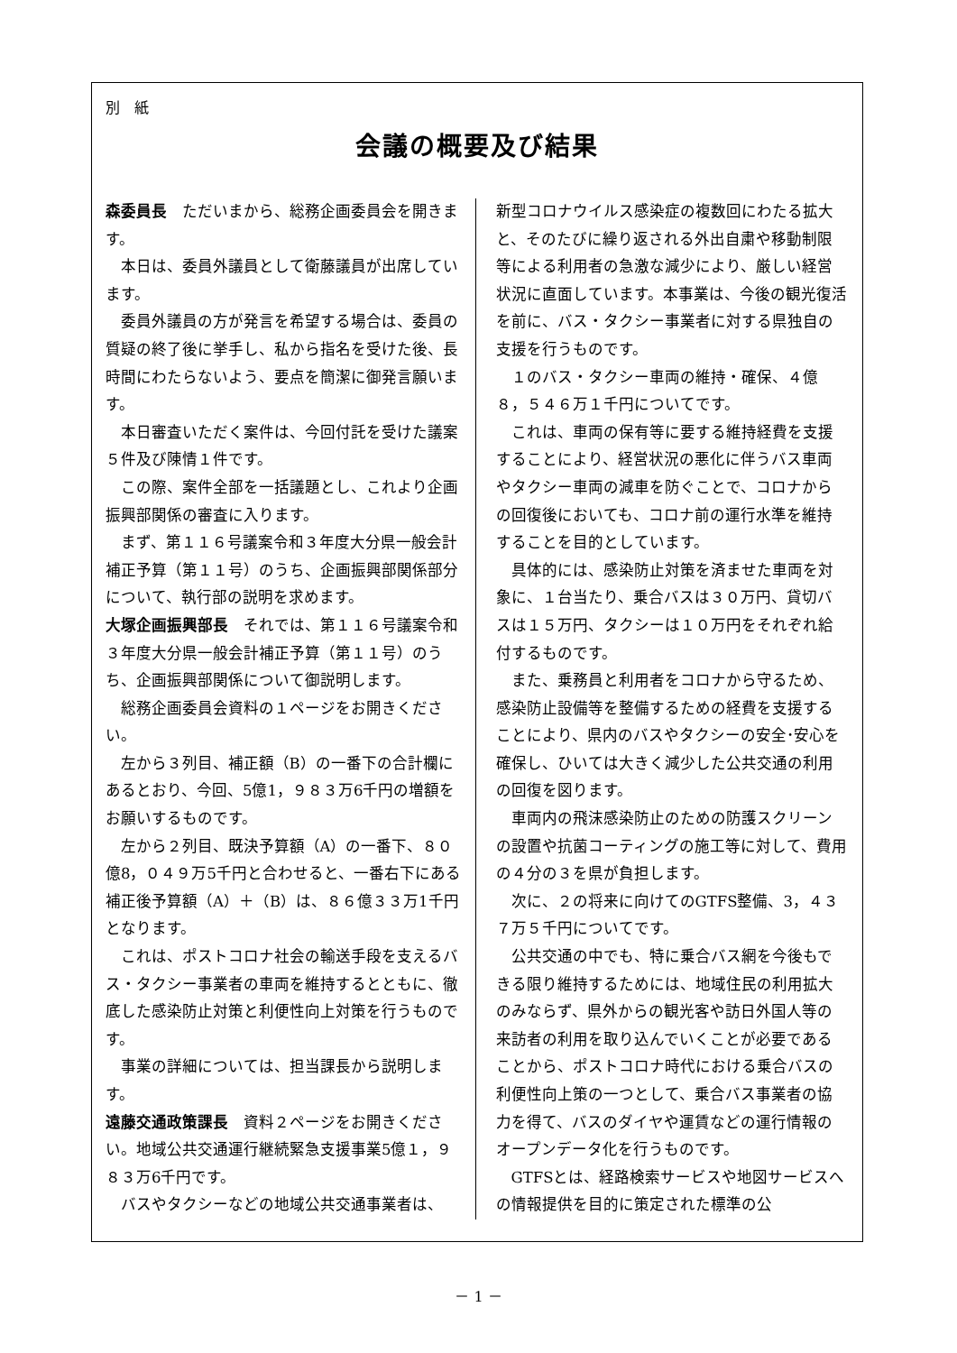別　紙
会議の概要及び結果
森委員長　ただいまから、総務企画委員会を開きます。
本日は、委員外議員として衛藤議員が出席しています。
委員外議員の方が発言を希望する場合は、委員の質疑の終了後に挙手し、私から指名を受けた後、長時間にわたらないよう、要点を簡潔に御発言願います。
本日審査いただく案件は、今回付託を受けた議案５件及び陳情１件です。
この際、案件全部を一括議題とし、これより企画振興部関係の審査に入ります。
まず、第１１６号議案令和３年度大分県一般会計補正予算（第１１号）のうち、企画振興部関係部分について、執行部の説明を求めます。
大塚企画振興部長　それでは、第１１６号議案令和３年度大分県一般会計補正予算（第１１号）のうち、企画振興部関係について御説明します。
総務企画委員会資料の１ページをお開きください。
左から３列目、補正額（B）の一番下の合計欄にあるとおり、今回、5億1，９８３万6千円の増額をお願いするものです。
左から２列目、既決予算額（A）の一番下、８０億8，０４９万5千円と合わせると、一番右下にある補正後予算額（A）＋（B）は、８６億３３万1千円となります。
これは、ポストコロナ社会の輸送手段を支えるバス・タクシー事業者の車両を維持するとともに、徹底した感染防止対策と利便性向上対策を行うものです。
事業の詳細については、担当課長から説明します。
遠藤交通政策課長　資料２ページをお開きください。地域公共交通運行継続緊急支援事業5億１，９８３万6千円です。
バスやタクシーなどの地域公共交通事業者は、
新型コロナウイルス感染症の複数回にわたる拡大と、そのたびに繰り返される外出自粛や移動制限等による利用者の急激な減少により、厳しい経営状況に直面しています。本事業は、今後の観光復活を前に、バス・タクシー事業者に対する県独自の支援を行うものです。
１のバス・タクシー車両の維持・確保、４億８，５４６万１千円についてです。
これは、車両の保有等に要する維持経費を支援することにより、経営状況の悪化に伴うバス車両やタクシー車両の減車を防ぐことで、コロナからの回復後においても、コロナ前の運行水準を維持することを目的としています。
具体的には、感染防止対策を済ませた車両を対象に、１台当たり、乗合バスは３０万円、貸切バスは１５万円、タクシーは１０万円をそれぞれ給付するものです。
また、乗務員と利用者をコロナから守るため、感染防止設備等を整備するための経費を支援することにより、県内のバスやタクシーの安全･安心を確保し、ひいては大きく減少した公共交通の利用の回復を図ります。
車両内の飛沫感染防止のための防護スクリーンの設置や抗菌コーティングの施工等に対して、費用の４分の３を県が負担します。
次に、２の将来に向けてのGTFS整備、3，４３７万５千円についてです。
公共交通の中でも、特に乗合バス網を今後もできる限り維持するためには、地域住民の利用拡大のみならず、県外からの観光客や訪日外国人等の来訪者の利用を取り込んでいくことが必要であることから、ポストコロナ時代における乗合バスの利便性向上策の一つとして、乗合バス事業者の協力を得て、バスのダイヤや運賃などの運行情報のオープンデータ化を行うものです。
GTFSとは、経路検索サービスや地図サービスへの情報提供を目的に策定された標準の公
－ 1 －